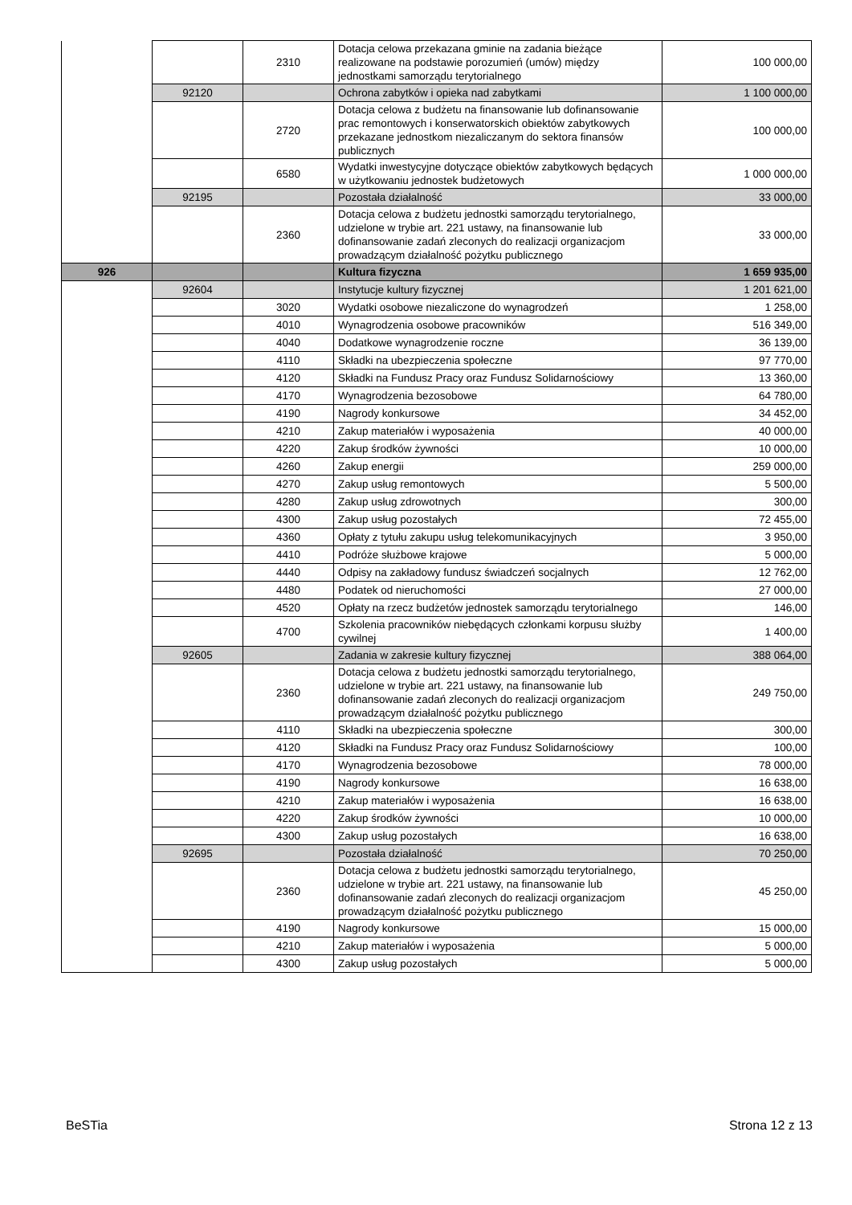| | | 2310 | Dotacja celowa przekazana gminie na zadania bieżące realizowane na podstawie porozumień (umów) między jednostkami samorządu terytorialnego | 100 000,00 |
| | 92120 | | Ochrona zabytków i opieka nad zabytkami | 1 100 000,00 |
| | | 2720 | Dotacja celowa z budżetu na finansowanie lub dofinansowanie prac remontowych i konserwatorskich obiektów zabytkowych przekazane jednostkom niezaliczanym do sektora finansów publicznych | 100 000,00 |
| | | 6580 | Wydatki inwestycyjne dotyczące obiektów zabytkowych będących w użytkowaniu jednostek budżetowych | 1 000 000,00 |
| | 92195 | | Pozostała działalność | 33 000,00 |
| | | 2360 | Dotacja celowa z budżetu jednostki samorządu terytorialnego, udzielone w trybie art. 221 ustawy, na finansowanie lub dofinansowanie zadań zleconych do realizacji organizacjom prowadzącym działalność pożytku publicznego | 33 000,00 |
| 926 | | | Kultura fizyczna | 1 659 935,00 |
| | 92604 | | Instytucje kultury fizycznej | 1 201 621,00 |
| | | 3020 | Wydatki osobowe niezaliczone do wynagrodzeń | 1 258,00 |
| | | 4010 | Wynagrodzenia osobowe pracowników | 516 349,00 |
| | | 4040 | Dodatkowe wynagrodzenie roczne | 36 139,00 |
| | | 4110 | Składki na ubezpieczenia społeczne | 97 770,00 |
| | | 4120 | Składki na Fundusz Pracy oraz Fundusz Solidarnościowy | 13 360,00 |
| | | 4170 | Wynagrodzenia bezosobowe | 64 780,00 |
| | | 4190 | Nagrody konkursowe | 34 452,00 |
| | | 4210 | Zakup materiałów i wyposażenia | 40 000,00 |
| | | 4220 | Zakup środków żywności | 10 000,00 |
| | | 4260 | Zakup energii | 259 000,00 |
| | | 4270 | Zakup usług remontowych | 5 500,00 |
| | | 4280 | Zakup usług zdrowotnych | 300,00 |
| | | 4300 | Zakup usług pozostałych | 72 455,00 |
| | | 4360 | Opłaty z tytułu zakupu usług telekomunikacyjnych | 3 950,00 |
| | | 4410 | Podróże służbowe krajowe | 5 000,00 |
| | | 4440 | Odpisy na zakładowy fundusz świadczeń socjalnych | 12 762,00 |
| | | 4480 | Podatek od nieruchomości | 27 000,00 |
| | | 4520 | Opłaty na rzecz budżetów jednostek samorządu terytorialnego | 146,00 |
| | | 4700 | Szkolenia pracowników niebędących członkami korpusu służby cywilnej | 1 400,00 |
| | 92605 | | Zadania w zakresie kultury fizycznej | 388 064,00 |
| | | 2360 | Dotacja celowa z budżetu jednostki samorządu terytorialnego, udzielone w trybie art. 221 ustawy, na finansowanie lub dofinansowanie zadań zleconych do realizacji organizacjom prowadzącym działalność pożytku publicznego | 249 750,00 |
| | | 4110 | Składki na ubezpieczenia społeczne | 300,00 |
| | | 4120 | Składki na Fundusz Pracy oraz Fundusz Solidarnościowy | 100,00 |
| | | 4170 | Wynagrodzenia bezosobowe | 78 000,00 |
| | | 4190 | Nagrody konkursowe | 16 638,00 |
| | | 4210 | Zakup materiałów i wyposażenia | 16 638,00 |
| | | 4220 | Zakup środków żywności | 10 000,00 |
| | | 4300 | Zakup usług pozostałych | 16 638,00 |
| | 92695 | | Pozostała działalność | 70 250,00 |
| | | 2360 | Dotacja celowa z budżetu jednostki samorządu terytorialnego, udzielone w trybie art. 221 ustawy, na finansowanie lub dofinansowanie zadań zleconych do realizacji organizacjom prowadzącym działalność pożytku publicznego | 45 250,00 |
| | | 4190 | Nagrody konkursowe | 15 000,00 |
| | | 4210 | Zakup materiałów i wyposażenia | 5 000,00 |
| | | 4300 | Zakup usług pozostałych | 5 000,00 |
BeSTia Strona 12 z 13